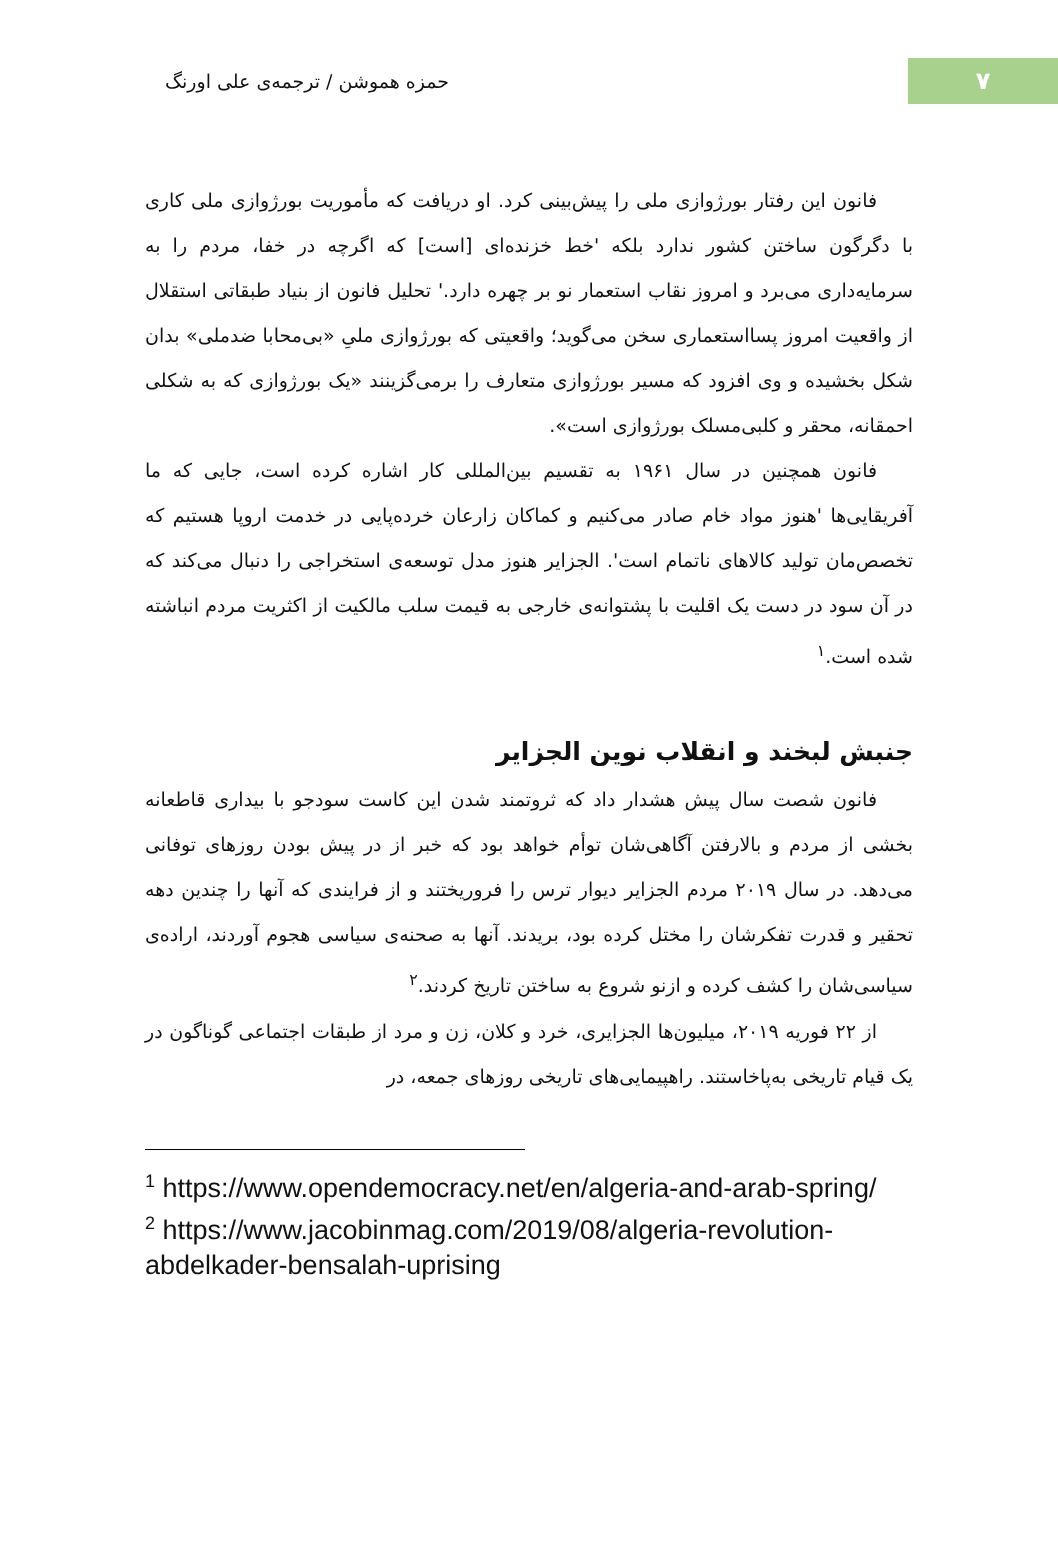حمزه هموشن / ترجمه‌ی علی اورنگ
۷
فانون این رفتار بورژوازی ملی را پیش‌بینی کرد. او دریافت که مأموریت بورژوازی ملی کاری با دگرگون ساختن کشور ندارد بلکه 'خط خزنده‌ای [است] که اگرچه در خفا، مردم را به سرمایه‌داری می‌برد و امروز نقاب استعمار نو بر چهره دارد.' تحلیل فانون از بنیاد طبقاتی استقلال از واقعیت امروز پسااستعماری سخن می‌گوید؛ واقعیتی که بورژوازی ملیِ «بی‌محابا ضدملی» بدان شکل بخشیده و وی افزود که مسیر بورژوازی متعارف را برمی‌گزینند «یک بورژوازی که به شکلی احمقانه، محقر و کلبی‌مسلک بورژوازی است».
فانون همچنین در سال ۱۹۶۱ به تقسیم بین‌المللی کار اشاره کرده است، جایی که ما آفریقایی‌ها 'هنوز مواد خام صادر می‌کنیم و کماکان زارعان خرده‌پایی در خدمت اروپا هستیم که تخصص‌مان تولید کالاهای ناتمام است'. الجزایر هنوز مدل توسعه‌ی استخراجی را دنبال می‌کند که در آن سود در دست یک اقلیت با پشتوانه‌ی خارجی به قیمت سلب مالکیت از اکثریت مردم انباشته شده است.<sup>۱</sup>
جنبش لبخند و انقلاب نوین الجزایر
فانون شصت سال پیش هشدار داد که ثروتمند شدن این کاست سودجو با بیداری قاطعانه بخشی از مردم و بالارفتن آگاهی‌شان توأم خواهد بود که خبر از در پیش بودن روزهای توفانی می‌دهد. در سال ۲۰۱۹ مردم الجزایر دیوار ترس را فروریختند و از فرایندی که آنها را چندین دهه تحقیر و قدرت تفکرشان را مختل کرده بود، بریدند. آنها به صحنه‌ی سیاسی هجوم آوردند، اراده‌ی سیاسی‌شان را کشف کرده و ازنو شروع به ساختن تاریخ کردند.<sup>۲</sup>
از ۲۲ فوریه ۲۰۱۹، میلیون‌ها الجزایری، خرد و کلان، زن و مرد از طبقات اجتماعی گوناگون در یک قیام تاریخی به‌پاخاستند. راهپیمایی‌های تاریخی روزهای جمعه، در
<sup>1</sup> https://www.opendemocracy.net/en/algeria-and-arab-spring/
<sup>2</sup> https://www.jacobinmag.com/2019/08/algeria-revolution-abdelkader-bensalah-uprising